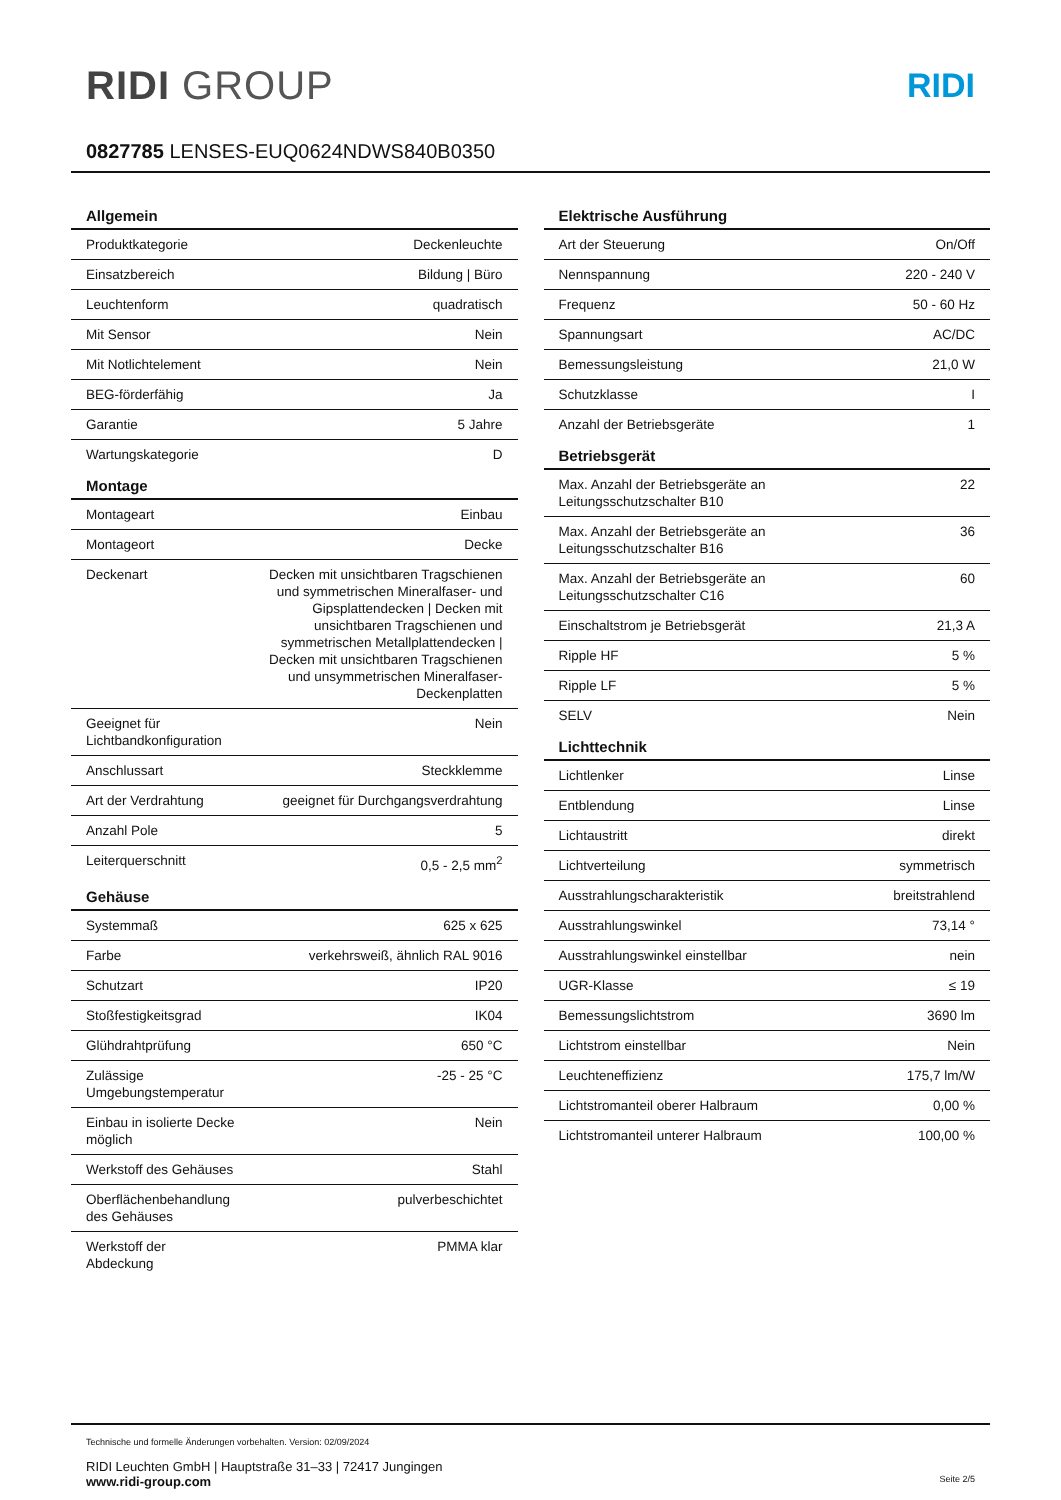RIDI GROUP
RIDI
0827785 LENSES-EUQ0624NDWS840B0350
| Allgemein | |
| --- | --- |
| Produktkategorie | Deckenleuchte |
| Einsatzbereich | Bildung / Büro |
| Leuchtenform | quadratisch |
| Mit Sensor | Nein |
| Mit Notlichtelement | Nein |
| BEG-förderfähig | Ja |
| Garantie | 5 Jahre |
| Wartungskategorie | D |
| Montage | |
| Montageart | Einbau |
| Montageort | Decke |
| Deckenart | Decken mit unsichtbaren Tragschienen und symmetrischen Mineralfaser- und Gipsplattendecken / Decken mit unsichtbaren Tragschienen und symmetrischen Metallplattendecken / Decken mit unsichtbaren Tragschienen und unsymmetrischen Mineralfaser-Deckenplatten |
| Geeignet für Lichtbandkonfiguration | Nein |
| Anschlussart | Steckklemme |
| Art der Verdrahtung | geeignet für Durchgangsverdrahtung |
| Anzahl Pole | 5 |
| Leiterquerschnitt | 0,5 - 2,5 mm<sup>2</sup> |
| Gehäuse | |
| Systemmaß | 625 x 625 |
| Farbe | verkehrsweiß, ähnlich RAL 9016 |
| Schutzart | IP20 |
| Stoßfestigkeitsgrad | IK04 |
| Glühdrahtprüfung | 650 °C |
| Zulässige Umgebungstemperatur | -25 - 25 °C |
| Einbau in isolierte Decke möglich | Nein |
| Werkstoff des Gehäuses | Stahl |
| Oberflächenbehandlung des Gehäuses | pulverbeschichtet |
| Werkstoff der Abdeckung | PMMA klar |
| Elektrische Ausführung | |
| --- | --- |
| Art der Steuerung | On/Off |
| Nennspannung | 220 - 240 V |
| Frequenz | 50 - 60 Hz |
| Spannungsart | AC/DC |
| Bemessungsleistung | 21,0 W |
| Schutzklasse | I |
| Anzahl der Betriebsgeräte | 1 |
| Betriebsgerät | |
| Max. Anzahl der Betriebsgeräte an Leitungsschutzschalter B10 | 22 |
| Max. Anzahl der Betriebsgeräte an Leitungsschutzschalter B16 | 36 |
| Max. Anzahl der Betriebsgeräte an Leitungsschutzschalter C16 | 60 |
| Einschaltstrom je Betriebsgerät | 21,3 A |
| Ripple HF | 5 % |
| Ripple LF | 5 % |
| SELV | Nein |
| Lichttechnik | |
| Lichtlenker | Linse |
| Entblendung | Linse |
| Lichtaustritt | direkt |
| Lichtverteilung | symmetrisch |
| Ausstrahlungscharakteristik | breitstrahlend |
| Ausstrahlungswinkel | 73,14 ° |
| Ausstrahlungswinkel einstellbar | nein |
| UGR-Klasse | ≤ 19 |
| Bemessungslichtstrom | 3690 lm |
| Lichtstrom einstellbar | Nein |
| Leuchteneffizienz | 175,7 lm/W |
| Lichtstromanteil oberer Halbraum | 0,00 % |
| Lichtstromanteil unterer Halbraum | 100,00 % |
Technische und formelle Änderungen vorbehalten. Version: 02/09/2024
RIDI Leuchten GmbH | Hauptstraße 31–33 | 72417 Jungingen
www.ridi-group.com Seite 2/5